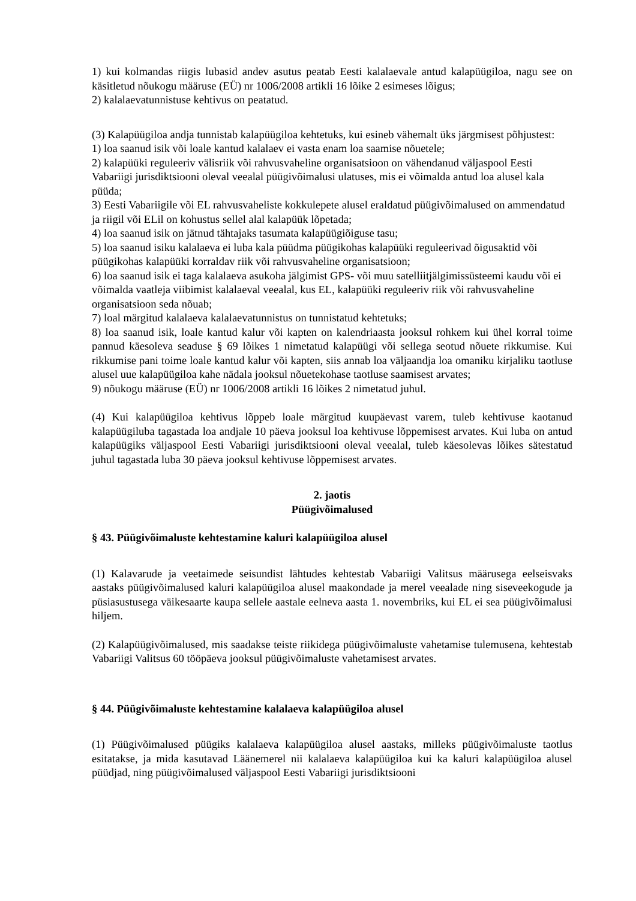1) kui kolmandas riigis lubasid andev asutus peatab Eesti kalalaevale antud kalapüügiloa, nagu see on käsitletud nõukogu määruse (EÜ) nr 1006/2008 artikli 16 lõike 2 esimeses lõigus;
2) kalalaevatunnistuse kehtivus on peatatud.
(3) Kalapüügiloa andja tunnistab kalapüügiloa kehtetuks, kui esineb vähemalt üks järgmisest põhjustest:
1) loa saanud isik või loale kantud kalalaev ei vasta enam loa saamise nõuetele;
2) kalapüüki reguleeriv välisriik või rahvusvaheline organisatsioon on vähendanud väljaspool Eesti Vabariigi jurisdiktsiooni oleval veealal püügivõimalusi ulatuses, mis ei võimalda antud loa alusel kala püüda;
3) Eesti Vabariigile või EL rahvusvaheliste kokkulepete alusel eraldatud püügivõimalused on ammendatud ja riigil või ELil on kohustus sellel alal kalapüük lõpetada;
4) loa saanud isik on jätnud tähtajaks tasumata kalapüügiõiguse tasu;
5) loa saanud isiku kalalaeva ei luba kala püüdma püügikohas kalapüüki reguleerivad õigusaktid või püügikohas kalapüüki korraldav riik või rahvusvaheline organisatsioon;
6) loa saanud isik ei taga kalalaeva asukoha jälgimist GPS- või muu satelliitjälgimissüsteemi kaudu või ei võimalda vaatleja viibimist kalalaeval veealal, kus EL, kalapüüki reguleeriv riik või rahvusvaheline organisatsioon seda nõuab;
7) loal märgitud kalalaeva kalalaevatunnistus on tunnistatud kehtetuks;
8) loa saanud isik, loale kantud kalur või kapten on kalendriaasta jooksul rohkem kui ühel korral toime pannud käesoleva seaduse § 69 lõikes 1 nimetatud kalapüügi või sellega seotud nõuete rikkumise. Kui rikkumise pani toime loale kantud kalur või kapten, siis annab loa väljaandja loa omaniku kirjaliku taotluse alusel uue kalapüügiloa kahe nädala jooksul nõuetekohase taotluse saamisest arvates;
9) nõukogu määruse (EÜ) nr 1006/2008 artikli 16 lõikes 2 nimetatud juhul.
(4) Kui kalapüügiloa kehtivus lõppeb loale märgitud kuupäevast varem, tuleb kehtivuse kaotanud kalapüügiluba tagastada loa andjale 10 päeva jooksul loa kehtivuse lõppemisest arvates. Kui luba on antud kalapüügiks väljaspool Eesti Vabariigi jurisdiktsiooni oleval veealal, tuleb käesolevas lõikes sätestatud juhul tagastada luba 30 päeva jooksul kehtivuse lõppemisest arvates.
2. jaotis
Püügivõimalused
§ 43. Püügivõimaluste kehtestamine kaluri kalapüügiloa alusel
(1) Kalavarude ja veetaimede seisundist lähtudes kehtestab Vabariigi Valitsus määrusega eelseisvaks aastaks püügivõimalused kaluri kalapüügiloa alusel maakondade ja merel veealade ning siseveekogude ja püsiasustusega väikesaarte kaupa sellele aastale eelneva aasta 1. novembriks, kui EL ei sea püügivõimalusi hiljem.
(2) Kalapüügivõimalused, mis saadakse teiste riikidega püügivõimaluste vahetamise tulemusena, kehtestab Vabariigi Valitsus 60 tööpäeva jooksul püügivõimaluste vahetamisest arvates.
§ 44. Püügivõimaluste kehtestamine kalalaeva kalapüügiloa alusel
(1) Püügivõimalused püügiks kalalaeva kalapüügiloa alusel aastaks, milleks püügivõimaluste taotlus esitatakse, ja mida kasutavad Läänemerel nii kalalaeva kalapüügiloa kui ka kaluri kalapüügiloa alusel püüdjad, ning püügivõimalused väljaspool Eesti Vabariigi jurisdiktsiooni